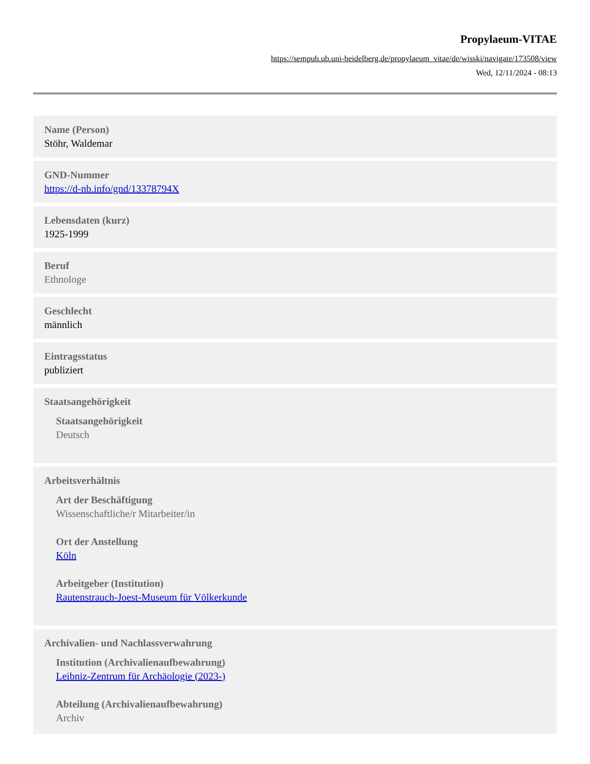Propylaeum-VITAE
https://sempub.ub.uni-heidelberg.de/propylaeum_vitae/de/wisski/navigate/173508/view
Wed, 12/11/2024 - 08:13
Name (Person)
Stöhr, Waldemar
GND-Nummer
https://d-nb.info/gnd/13378794X
Lebensdaten (kurz)
1925-1999
Beruf
Ethnologe
Geschlecht
männlich
Eintragsstatus
publiziert
Staatsangehörigkeit
Staatsangehörigkeit
Deutsch
Arbeitsverhältnis
Art der Beschäftigung
Wissenschaftliche/r Mitarbeiter/in
Ort der Anstellung
Köln
Arbeitgeber (Institution)
Rautenstrauch-Joest-Museum für Völkerkunde
Archivalien- und Nachlassverwahrung
Institution (Archivalienaufbewahrung)
Leibniz-Zentrum für Archäologie (2023-)
Abteilung (Archivalienaufbewahrung)
Archiv